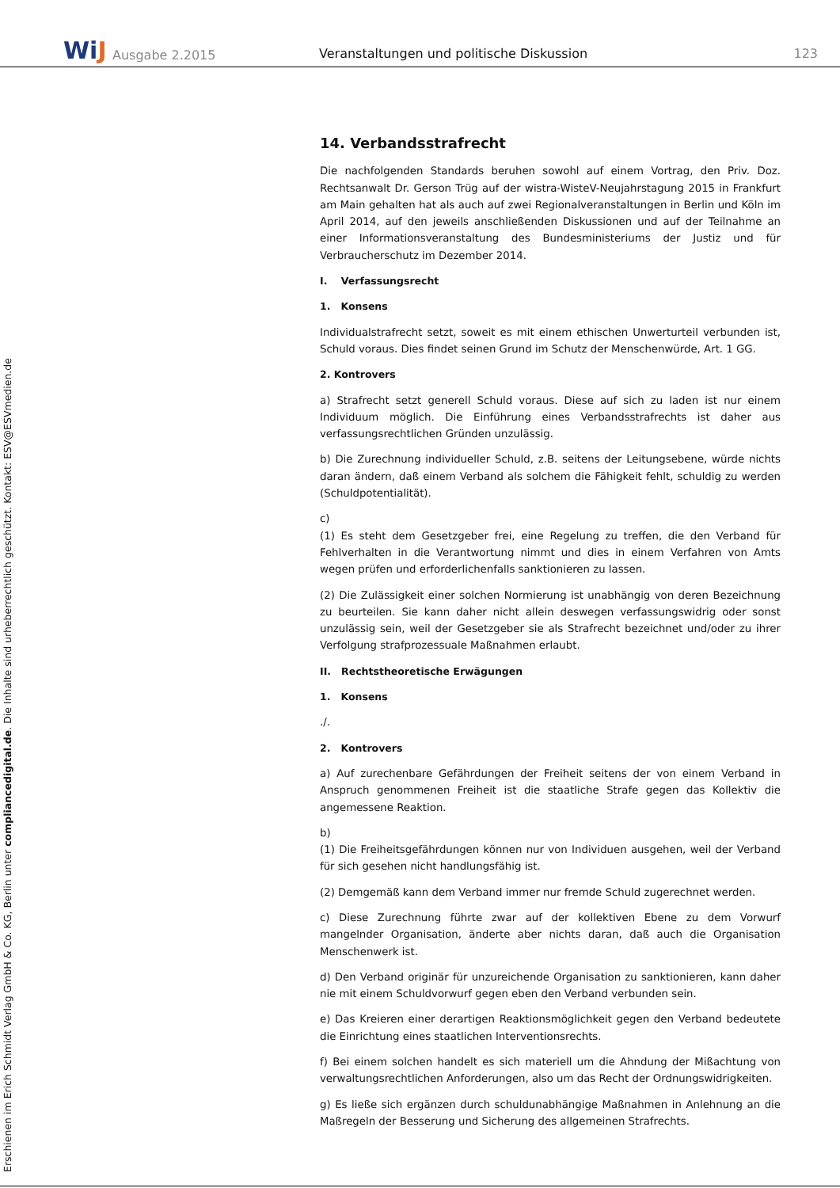WiJ Ausgabe 2.2015
Veranstaltungen und politische Diskussion
123
Erschienen im Erich Schmidt Verlag GmbH & Co. KG, Berlin unter compliancedigital.de. Die Inhalte sind urheberrechtlich geschützt. Kontakt: ESV@ESVmedien.de
14. Verbandsstrafrecht
Die nachfolgenden Standards beruhen sowohl auf einem Vortrag, den Priv. Doz. Rechtsanwalt Dr. Gerson Trüg auf der wistra-WisteV-Neujahrstagung 2015 in Frankfurt am Main gehalten hat als auch auf zwei Regionalveranstaltungen in Berlin und Köln im April 2014, auf den jeweils anschließenden Diskussionen und auf der Teilnahme an einer Informationsveranstaltung des Bundesministeriums der Justiz und für Verbraucherschutz im Dezember 2014.
I. Verfassungsrecht
1. Konsens
Individualstrafrecht setzt, soweit es mit einem ethischen Unwerturteil verbunden ist, Schuld voraus. Dies findet seinen Grund im Schutz der Menschenwürde, Art. 1 GG.
2. Kontrovers
a) Strafrecht setzt generell Schuld voraus. Diese auf sich zu laden ist nur einem Individuum möglich. Die Einführung eines Verbandsstrafrechts ist daher aus verfassungsrechtlichen Gründen unzulässig.
b) Die Zurechnung individueller Schuld, z.B. seitens der Leitungsebene, würde nichts daran ändern, daß einem Verband als solchem die Fähigkeit fehlt, schuldig zu werden (Schuldpotentialität).
c)
(1) Es steht dem Gesetzgeber frei, eine Regelung zu treffen, die den Verband für Fehlverhalten in die Verantwortung nimmt und dies in einem Verfahren von Amts wegen prüfen und erforderlichenfalls sanktionieren zu lassen.
(2) Die Zulässigkeit einer solchen Normierung ist unabhängig von deren Bezeichnung zu beurteilen. Sie kann daher nicht allein deswegen verfassungswidrig oder sonst unzulässig sein, weil der Gesetzgeber sie als Strafrecht bezeichnet und/oder zu ihrer Verfolgung strafprozessuale Maßnahmen erlaubt.
II. Rechtstheoretische Erwägungen
1. Konsens
./.
2. Kontrovers
a) Auf zurechenbare Gefährdungen der Freiheit seitens der von einem Verband in Anspruch genommenen Freiheit ist die staatliche Strafe gegen das Kollektiv die angemessene Reaktion.
b)
(1) Die Freiheitsgefährdungen können nur von Individuen ausgehen, weil der Verband für sich gesehen nicht handlungsfähig ist.
(2) Demgemäß kann dem Verband immer nur fremde Schuld zugerechnet werden.
c) Diese Zurechnung führte zwar auf der kollektiven Ebene zu dem Vorwurf mangelnder Organisation, änderte aber nichts daran, daß auch die Organisation Menschenwerk ist.
d) Den Verband originär für unzureichende Organisation zu sanktionieren, kann daher nie mit einem Schuldvorwurf gegen eben den Verband verbunden sein.
e) Das Kreieren einer derartigen Reaktionsmöglichkeit gegen den Verband bedeutete die Einrichtung eines staatlichen Interventionsrechts.
f) Bei einem solchen handelt es sich materiell um die Ahndung der Mißachtung von verwaltungsrechtlichen Anforderungen, also um das Recht der Ordnungswidrigkeiten.
g) Es ließe sich ergänzen durch schuldunabhängige Maßnahmen in Anlehnung an die Maßregeln der Besserung und Sicherung des allgemeinen Strafrechts.